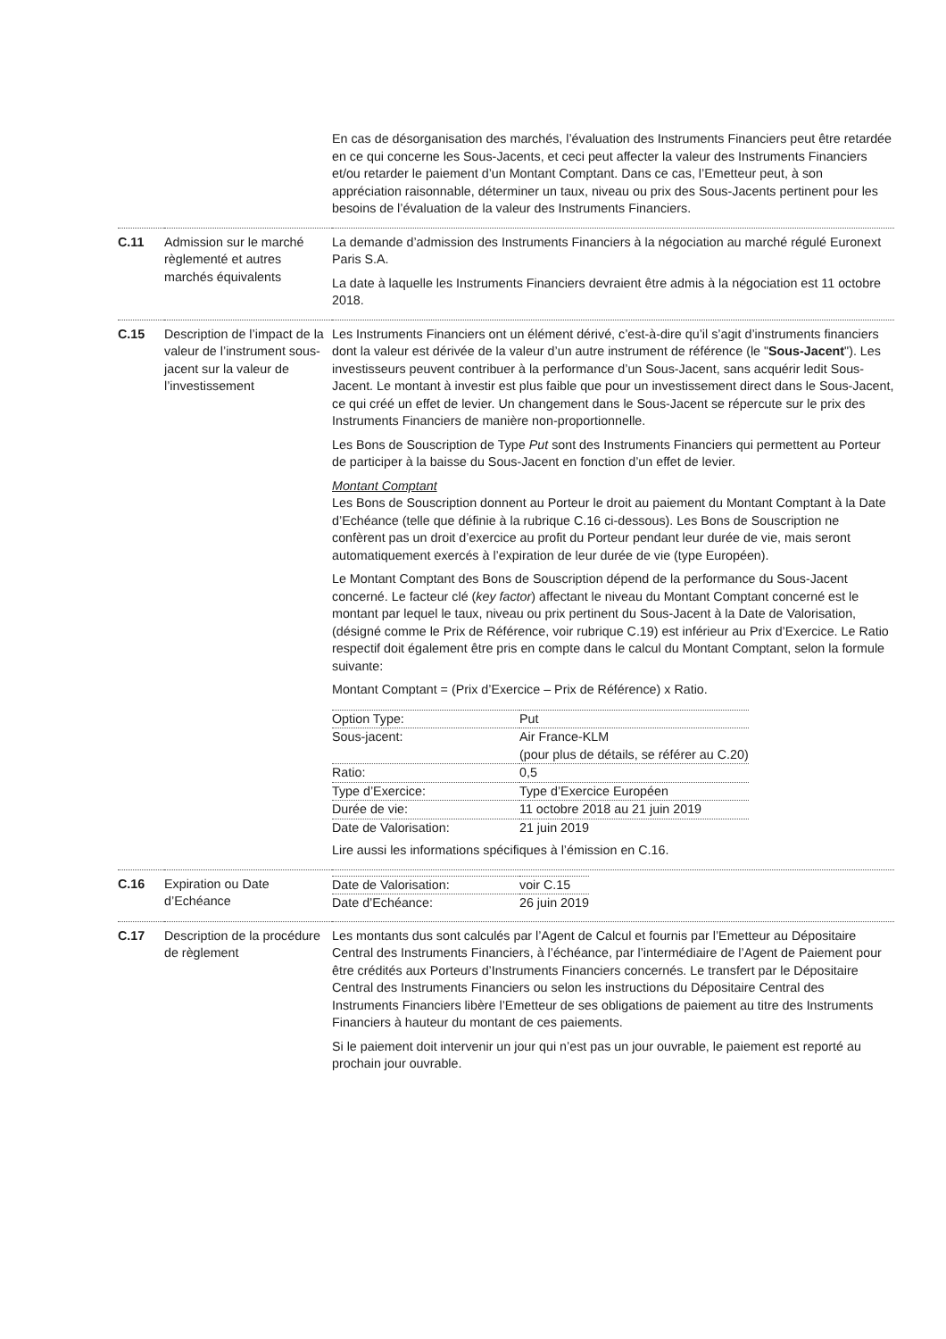| | | En cas de désorganisation des marchés, l’évaluation des Instruments Financiers peut être retardée en ce qui concerne les Sous-Jacents, et ceci peut affecter la valeur des Instruments Financiers et/ou retarder le paiement d’un Montant Comptant. Dans ce cas, l’Emetteur peut, à son appréciation raisonnable, déterminer un taux, niveau ou prix des Sous-Jacents pertinent pour les besoins de l’évaluation de la valeur des Instruments Financiers. |
| C.11 | Admission sur le marché règlementé et autres marchés équivalents | La demande d’admission des Instruments Financiers à la négociation au marché régulé Euronext Paris S.A. La date à laquelle les Instruments Financiers devraient être admis à la négociation est 11 octobre 2018. |
| C.15 | Description de l’impact de la valeur de l’instrument sous-jacent sur la valeur de l’investissement | Les Instruments Financiers ont un élément dérivé, c’est-à-dire qu’il s’agit d’instruments financiers dont la valeur est dérivée de la valeur d’un autre instrument de référence (le " Sous-Jacent "). Les investisseurs peuvent contribuer à la performance d’un Sous-Jacent, sans acquérir ledit Sous-Jacent. Le montant à investir est plus faible que pour un investissement direct dans le Sous-Jacent, ce qui créé un effet de levier. Un changement dans le Sous-Jacent se répercute sur le prix des Instruments Financiers de manière non-proportionnelle. Les Bons de Souscription de Type Put sont des Instruments Financiers qui permettent au Porteur de participer à la baisse du Sous-Jacent en fonction d’un effet de levier. Montant Comptant Les Bons de Souscription donnent au Porteur le droit au paiement du Montant Comptant à la Date d’Echéance (telle que définie à la rubrique C.16 ci-dessous). Les Bons de Souscription ne confèrent pas un droit d’exercice au profit du Porteur pendant leur durée de vie, mais seront automatiquement exercés à l’expiration de leur durée de vie (type Européen). Le Montant Comptant des Bons de Souscription dépend de la performance du Sous-Jacent concerné. Le facteur clé ( key factor ) affectant le niveau du Montant Comptant concerné est le montant par lequel le taux, niveau ou prix pertinent du Sous-Jacent à la Date de Valorisation, (désigné comme le Prix de Référence, voir rubrique C.19) est inférieur au Prix d’Exercice. Le Ratio respectif doit également être pris en compte dans le calcul du Montant Comptant, selon la formule suivante: Montant Comptant = (Prix d’Exercice – Prix de Référence) x Ratio. / Option Type: / Put / / Sous-jacent: / Air France-KLM (pour plus de détails, se référer au C.20) / / Ratio: / 0,5 / / Type d’Exercice: / Type d’Exercice Européen / / Durée de vie: / 11 octobre 2018 au 21 juin 2019 / / Date de Valorisation: / 21 juin 2019 / Lire aussi les informations spécifiques à l’émission en C.16. |
| C.16 | Expiration ou Date d’Echéance | / Date de Valorisation: / voir C.15 / / Date d’Echéance: / 26 juin 2019 / |
| C.17 | Description de la procédure de règlement | Les montants dus sont calculés par l’Agent de Calcul et fournis par l’Emetteur au Dépositaire Central des Instruments Financiers, à l’échéance, par l’intermédiaire de l’Agent de Paiement pour être crédités aux Porteurs d’Instruments Financiers concernés. Le transfert par le Dépositaire Central des Instruments Financiers ou selon les instructions du Dépositaire Central des Instruments Financiers libère l’Emetteur de ses obligations de paiement au titre des Instruments Financiers à hauteur du montant de ces paiements. Si le paiement doit intervenir un jour qui n’est pas un jour ouvrable, le paiement est reporté au prochain jour ouvrable. |